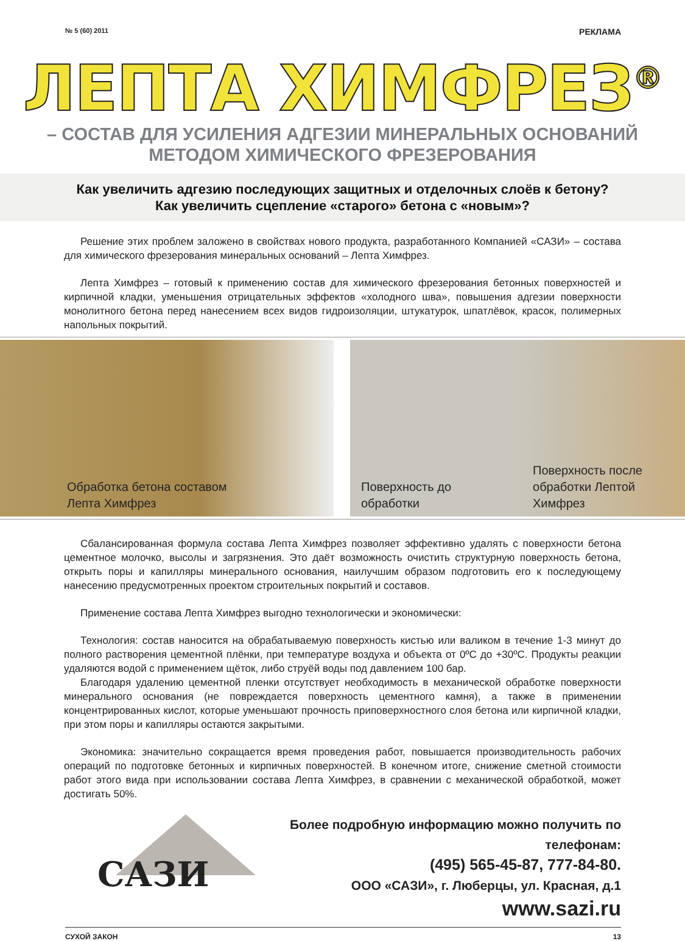№ 5 (60) 2011 РЕКЛАМА
ЛЕПТА ХИМФРЕЗ<sup>®</sup>
– СОСТАВ ДЛЯ УСИЛЕНИЯ АДГЕЗИИ МИНЕРАЛЬНЫХ ОСНОВАНИЙ
МЕТОДОМ ХИМИЧЕСКОГО ФРЕЗЕРОВАНИЯ
Как увеличить адгезию последующих защитных и отделочных слоёв к бетону?
Как увеличить сцепление «старого» бетона с «новым»?
Решение этих проблем заложено в свойствах нового продукта, разработанного Компанией «САЗИ» – состава для химического фрезерования минеральных оснований – Лепта Химфрез.
Лепта Химфрез – готовый к применению состав для химического фрезерования бетонных поверхностей и кирпичной кладки, уменьшения отрицательных эффектов «холодного шва», повышения адгезии поверхности монолитного бетона перед нанесением всех видов гидроизоляции, штукатурок, шпатлёвок, красок, полимерных напольных покрытий.
Обработка бетона составом
Лепта Химфрез
Поверхность до
обработки
Поверхность после
обработки Лептой
Химфрез
Сбалансированная формула состава Лепта Химфрез позволяет эффективно удалять с поверхности бетона цементное молочко, высолы и загрязнения. Это даёт возможность очистить структурную поверхность бетона, открыть поры и капилляры минерального основания, наилучшим образом подготовить его к последующему нанесению предусмотренных проектом строительных покрытий и составов.
Применение состава Лепта Химфрез выгодно технологически и экономически:
Технология: состав наносится на обрабатываемую поверхность кистью или валиком в течение 1-3 минут до полного растворения цементной плёнки, при температуре воздуха и объекта от 0ºС до +30ºС. Продукты реакции удаляются водой с применением щёток, либо струёй воды под давлением 100 бар.
Благодаря удалению цементной пленки отсутствует необходимость в механической обработке поверхности минерального основания (не повреждается поверхность цементного камня), а также в применении концентрированных кислот, которые уменьшают прочность приповерхностного слоя бетона или кирпичной кладки, при этом поры и капилляры остаются закрытыми.
Экономика: значительно сокращается время проведения работ, повышается производительность рабочих операций по подготовке бетонных и кирпичных поверхностей. В конечном итоге, снижение сметной стоимости работ этого вида при использовании состава Лепта Химфрез, в сравнении с механической обработкой, может достигать 50%.
САЗИ
Более подробную информацию можно получить по телефонам:
(495) 565-45-87, 777-84-80.
ООО «САЗИ», г. Люберцы, ул. Красная, д.1
www.sazi.ru
СУХОЙ ЗАКОН 13